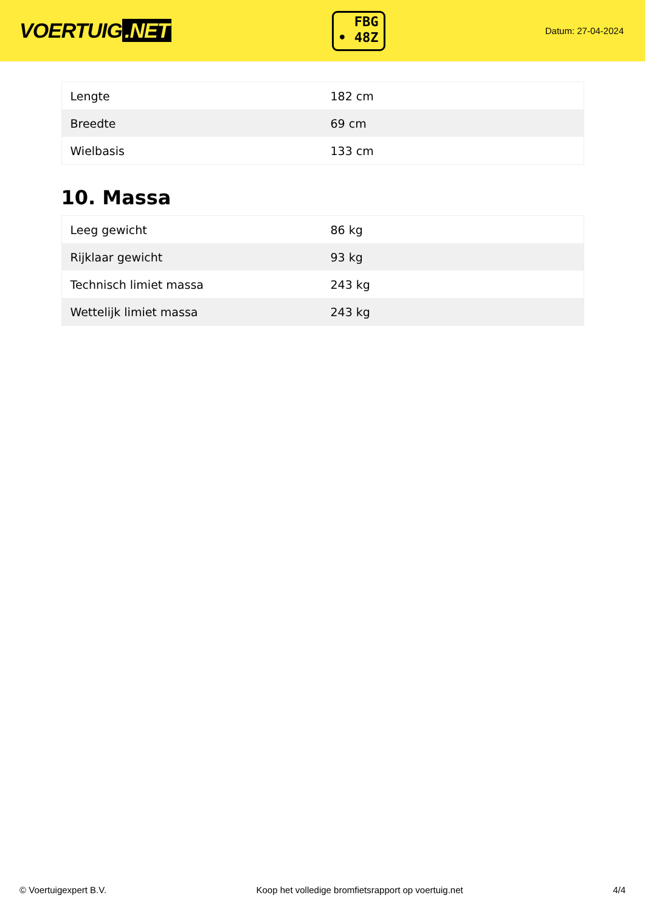VOERTUIG.NET
FBG
• 48Z
Datum: 27-04-2024
| Lengte | 182 cm |
| Breedte | 69 cm |
| Wielbasis | 133 cm |
10. Massa
| Leeg gewicht | 86 kg |
| Rijklaar gewicht | 93 kg |
| Technisch limiet massa | 243 kg |
| Wettelijk limiet massa | 243 kg |
© Voertuigexpert B.V. Koop het volledige bromfietsrapport op voertuig.net 4/4